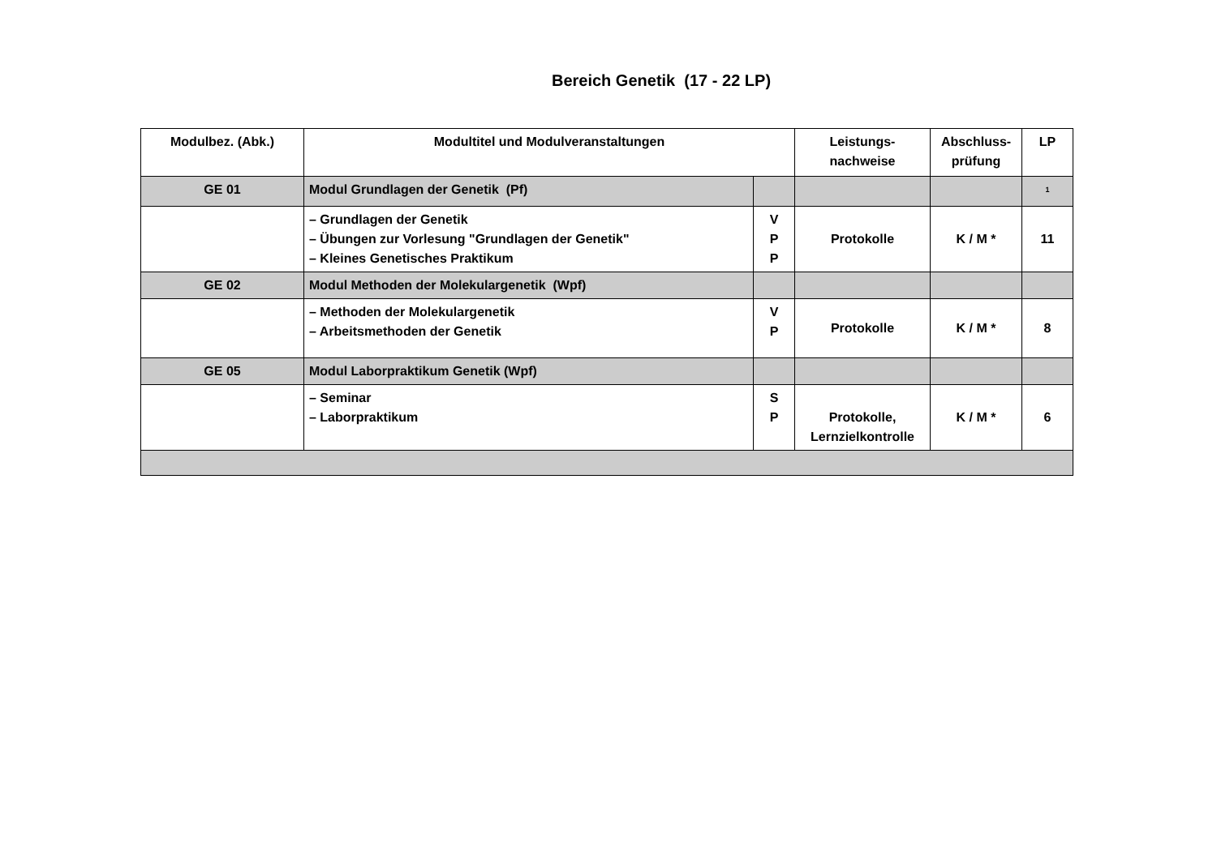Bereich Genetik (17 - 22 LP)
| Modulbez. (Abk.) | Modultitel und Modulveranstaltungen | | Leistungs- nachweise | Abschluss- prüfung | LP |
| --- | --- | --- | --- | --- | --- |
| GE 01 | Modul Grundlagen der Genetik (Pf) | | | | <sup>1</sup> |
| | – Grundlagen der Genetik – Übungen zur Vorlesung "Grundlagen der Genetik" – Kleines Genetisches Praktikum | V P P | Protokolle | K / M * | 11 |
| GE 02 | Modul Methoden der Molekulargenetik (Wpf) | | | | |
| | – Methoden der Molekulargenetik – Arbeitsmethoden der Genetik | V P | Protokolle | K / M * | 8 |
| GE 05 | Modul Laborpraktikum Genetik (Wpf) | | | | |
| | – Seminar – Laborpraktikum | S P | Protokolle, Lernzielkontrolle | K / M * | 6 |